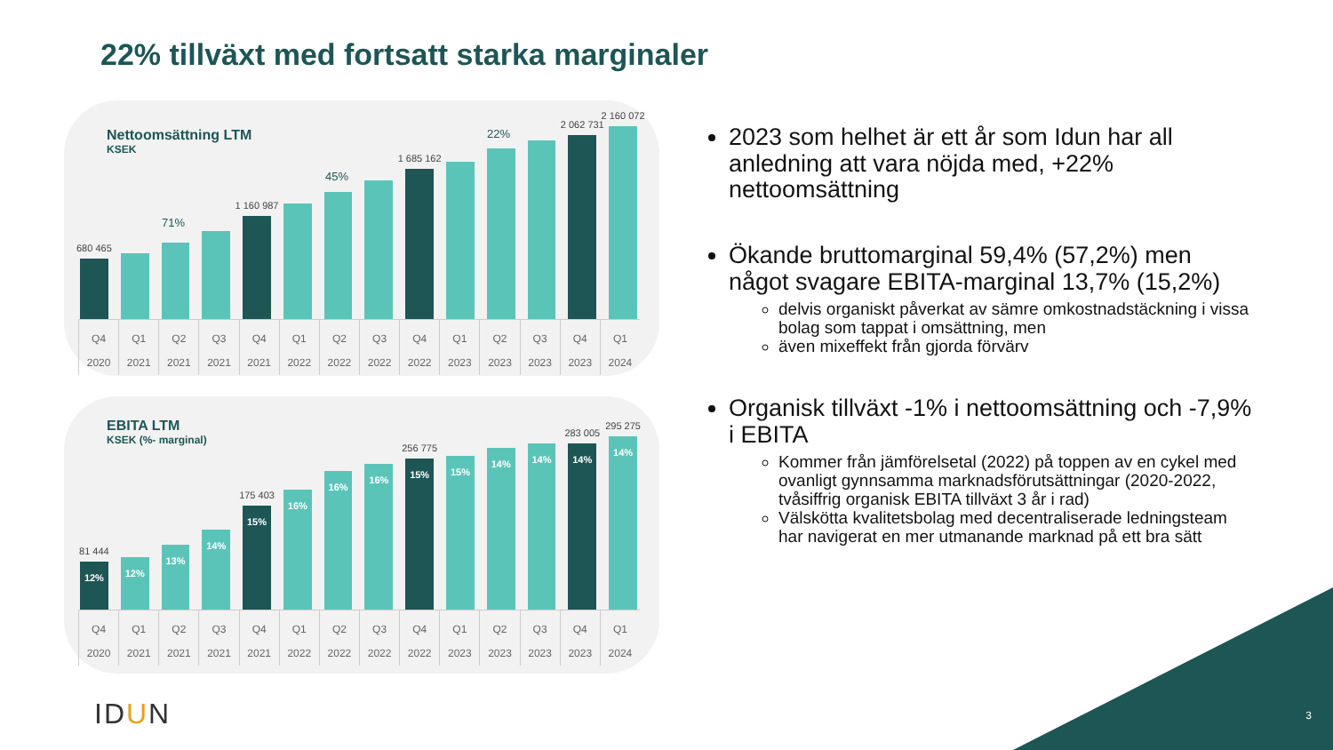22% tillväxt med fortsatt starka marginaler
Nettoomsättning LTM
KSEK
680 465
1 160 987
1 685 162
2 062 731
2 160 072
71%
45%
22%
Q4 2020 Q1 2021 Q2 2021 Q3 2021 Q4 2021 Q1 2022 Q2 2022 Q3 2022 Q4 2022 Q1 2023 Q2 2023 Q3 2023 Q4 2023 Q1 2024
EBITA LTM
KSEK (%- marginal)
81 444
12%
12%
13%
14%
175 403
15%
16%
16%
16%
256 775
15%
15%
14%
14%
283 005
14%
295 275
14%
Q4 2020 Q1 2021 Q2 2021 Q3 2021 Q4 2021 Q1 2022 Q2 2022 Q3 2022 Q4 2022 Q1 2023 Q2 2023 Q3 2023 Q4 2023 Q1 2024
2023 som helhet är ett år som Idun har all anledning att vara nöjda med, +22% nettoomsättning
Ökande bruttomarginal 59,4% (57,2%) men något svagare EBITA-marginal 13,7% (15,2%)
delvis organiskt påverkat av sämre omkostnadstäckning i vissa bolag som tappat i omsättning, men
även mixeffekt från gjorda förvärv
Organisk tillväxt -1% i nettoomsättning och -7,9% i EBITA
Kommer från jämförelsetal (2022) på toppen av en cykel med ovanligt gynnsamma marknadsförutsättningar (2020-2022, tvåsiffrig organisk EBITA tillväxt 3 år i rad)
Välskötta kvalitetsbolag med decentraliserade ledningsteam har navigerat en mer utmanande marknad på ett bra sätt
IDUN 3